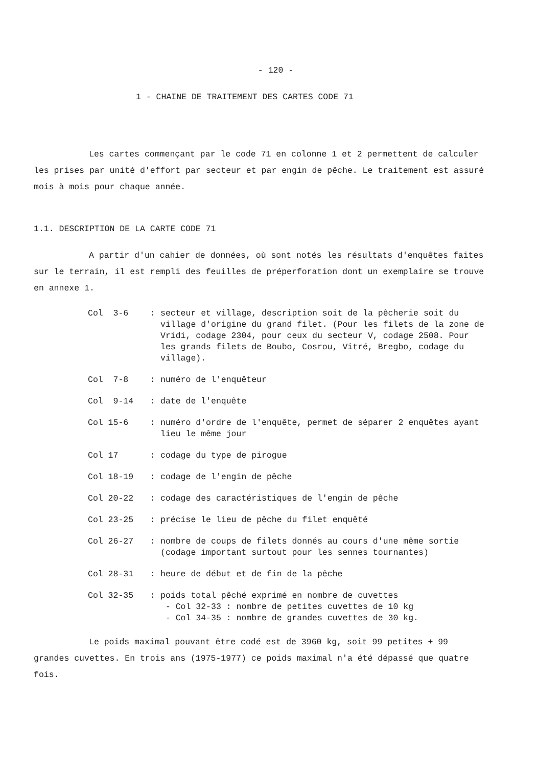- 120 -
1 - CHAINE DE TRAITEMENT DES CARTES CODE 71
Les cartes commençant par le code 71 en colonne 1 et 2 permettent de calculer les prises par unité d'effort par secteur et par engin de pêche. Le traitement est assuré mois à mois pour chaque année.
1.1. DESCRIPTION DE LA CARTE CODE 71
A partir d'un cahier de données, où sont notés les résultats d'enquêtes faites sur le terrain, il est rempli des feuilles de préperforation dont un exemplaire se trouve en annexe 1.
| Col 3-6 | : | secteur et village, description soit de la pêcherie soit du village d'origine du grand filet. (Pour les filets de la zone de Vridi, codage 2304, pour ceux du secteur V, codage 2508. Pour les grands filets de Boubo, Cosrou, Vitré, Bregbo, codage du village). |
| Col 7-8 | : | numéro de l'enquêteur |
| Col 9-14 | : | date de l'enquête |
| Col 15-6 | : | numéro d'ordre de l'enquête, permet de séparer 2 enquêtes ayant lieu le même jour |
| Col 17 | : | codage du type de pirogue |
| Col 18-19 | : | codage de l'engin de pêche |
| Col 20-22 | : | codage des caractéristiques de l'engin de pêche |
| Col 23-25 | : | précise le lieu de pêche du filet enquêté |
| Col 26-27 | : | nombre de coups de filets donnés au cours d'une même sortie (codage important surtout pour les sennes tournantes) |
| Col 28-31 | : | heure de début et de fin de la pêche |
| Col 32-35 | : | poids total pêché exprimé en nombre de cuvettes - Col 32-33 : nombre de petites cuvettes de 10 kg - Col 34-35 : nombre de grandes cuvettes de 30 kg. |
Le poids maximal pouvant être codé est de 3960 kg, soit 99 petites + 99 grandes cuvettes. En trois ans (1975-1977) ce poids maximal n'a été dépassé que quatre fois.